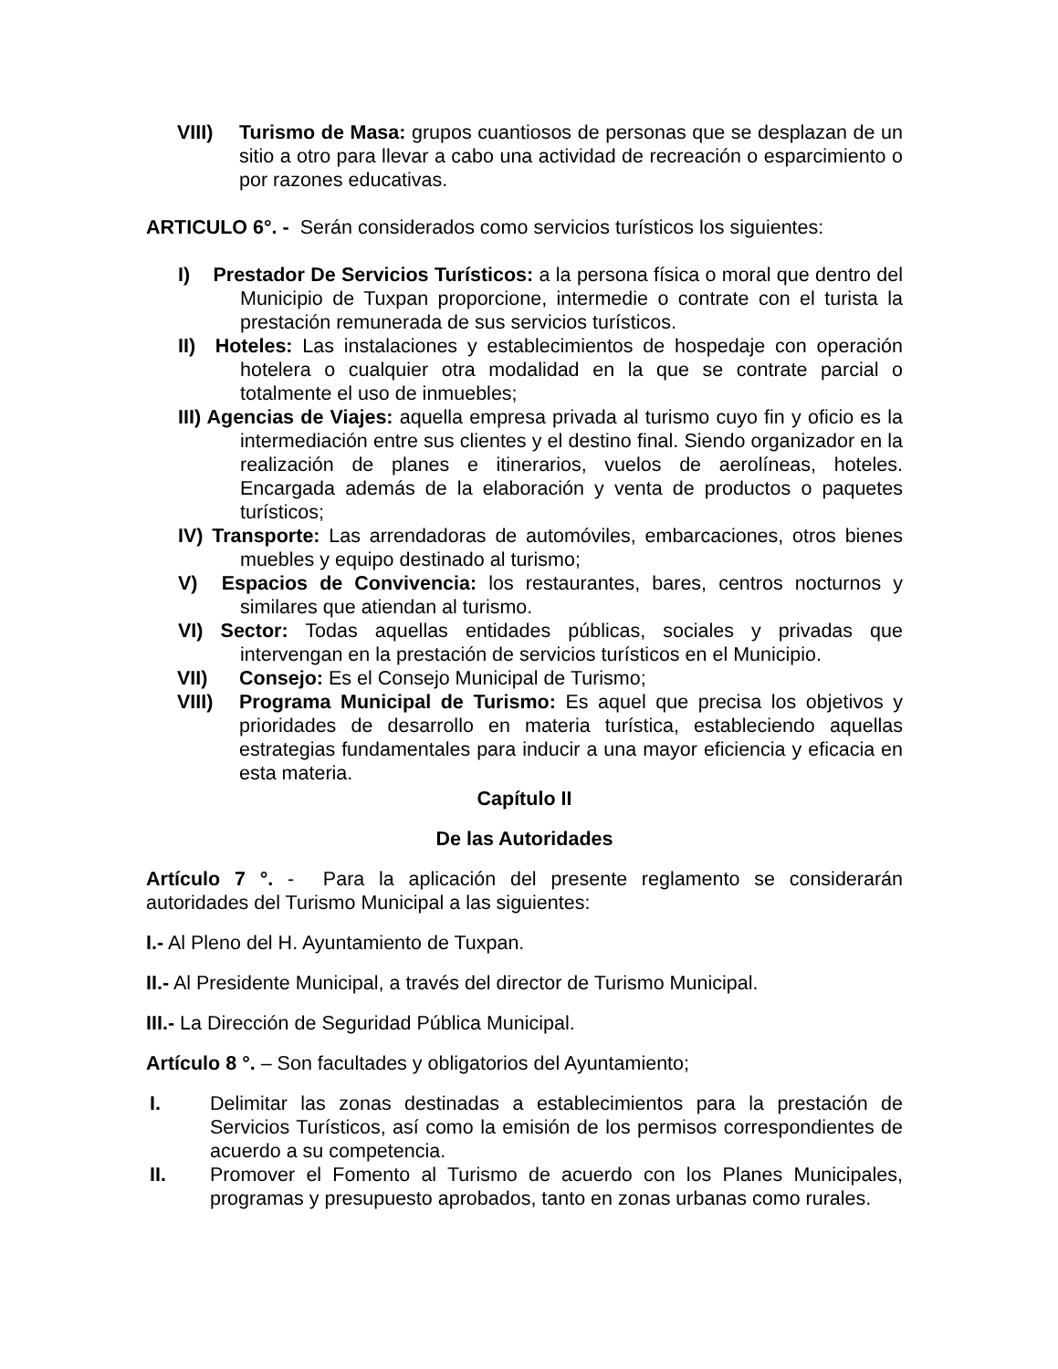VIII) Turismo de Masa: grupos cuantiosos de personas que se desplazan de un sitio a otro para llevar a cabo una actividad de recreación o esparcimiento o por razones educativas.
ARTICULO 6°. - Serán considerados como servicios turísticos los siguientes:
I) Prestador De Servicios Turísticos: a la persona física o moral que dentro del Municipio de Tuxpan proporcione, intermedie o contrate con el turista la prestación remunerada de sus servicios turísticos.
II) Hoteles: Las instalaciones y establecimientos de hospedaje con operación hotelera o cualquier otra modalidad en la que se contrate parcial o totalmente el uso de inmuebles;
III) Agencias de Viajes: aquella empresa privada al turismo cuyo fin y oficio es la intermediación entre sus clientes y el destino final. Siendo organizador en la realización de planes e itinerarios, vuelos de aerolíneas, hoteles. Encargada además de la elaboración y venta de productos o paquetes turísticos;
IV) Transporte: Las arrendadoras de automóviles, embarcaciones, otros bienes muebles y equipo destinado al turismo;
V) Espacios de Convivencia: los restaurantes, bares, centros nocturnos y similares que atiendan al turismo.
VI) Sector: Todas aquellas entidades públicas, sociales y privadas que intervengan en la prestación de servicios turísticos en el Municipio.
VII) Consejo: Es el Consejo Municipal de Turismo;
VIII) Programa Municipal de Turismo: Es aquel que precisa los objetivos y prioridades de desarrollo en materia turística, estableciendo aquellas estrategias fundamentales para inducir a una mayor eficiencia y eficacia en esta materia.
Capítulo II
De las Autoridades
Artículo 7 °. - Para la aplicación del presente reglamento se considerarán autoridades del Turismo Municipal a las siguientes:
I.- Al Pleno del H. Ayuntamiento de Tuxpan.
II.- Al Presidente Municipal, a través del director de Turismo Municipal.
III.- La Dirección de Seguridad Pública Municipal.
Artículo 8 °. – Son facultades y obligatorios del Ayuntamiento;
I. Delimitar las zonas destinadas a establecimientos para la prestación de Servicios Turísticos, así como la emisión de los permisos correspondientes de acuerdo a su competencia.
II. Promover el Fomento al Turismo de acuerdo con los Planes Municipales, programas y presupuesto aprobados, tanto en zonas urbanas como rurales.